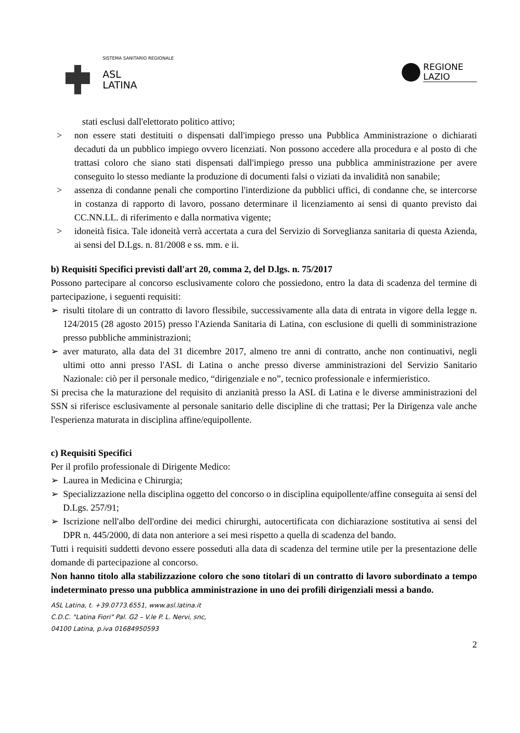SISTEMA SANITARIO REGIONALE
ASL
LATINA
REGIONE
LAZIO
stati esclusi dall'elettorato politico attivo;
> non essere stati destituiti o dispensati dall'impiego presso una Pubblica Amministrazione o dichiarati decaduti da un pubblico impiego ovvero licenziati. Non possono accedere alla procedura e al posto di che trattasi coloro che siano stati dispensati dall'impiego presso una pubblica amministrazione per avere conseguito lo stesso mediante la produzione di documenti falsi o viziati da invalidità non sanabile;
> assenza di condanne penali che comportino l'interdizione da pubblici uffici, di condanne che, se intercorse in costanza di rapporto di lavoro, possano determinare il licenziamento ai sensi di quanto previsto dai CC.NN.LL. di riferimento e dalla normativa vigente;
> idoneità fisica. Tale idoneità verrà accertata a cura del Servizio di Sorveglianza sanitaria di questa Azienda, ai sensi del D.Lgs. n. 81/2008 e ss. mm. e ii.
b) Requisiti Specifici previsti dall'art 20, comma 2, del D.lgs. n. 75/2017
Possono partecipare al concorso esclusivamente coloro che possiedono, entro la data di scadenza del termine di partecipazione, i seguenti requisiti:
➢ risulti titolare di un contratto di lavoro flessibile, successivamente alla data di entrata in vigore della legge n. 124/2015 (28 agosto 2015) presso l'Azienda Sanitaria di Latina, con esclusione di quelli di somministrazione presso pubbliche amministrazioni;
➢ aver maturato, alla data del 31 dicembre 2017, almeno tre anni di contratto, anche non continuativi, negli ultimi otto anni presso l'ASL di Latina o anche presso diverse amministrazioni del Servizio Sanitario Nazionale: ciò per il personale medico, “dirigenziale e no”, tecnico professionale e infermieristico.
Si precisa che la maturazione del requisito di anzianità presso la ASL di Latina e le diverse amministrazioni del SSN si riferisce esclusivamente al personale sanitario delle discipline di che trattasi; Per la Dirigenza vale anche l'esperienza maturata in disciplina affine/equipollente.
c) Requisiti Specifici
Per il profilo professionale di Dirigente Medico:
➢ Laurea in Medicina e Chirurgia;
➢ Specializzazione nella disciplina oggetto del concorso o in disciplina equipollente/affine conseguita ai sensi del D.Lgs. 257/91;
➢ Iscrizione nell'albo dell'ordine dei medici chirurghi, autocertificata con dichiarazione sostitutiva ai sensi del DPR n. 445/2000, di data non anteriore a sei mesi rispetto a quella di scadenza del bando.
Tutti i requisiti suddetti devono essere posseduti alla data di scadenza del termine utile per la presentazione delle domande di partecipazione al concorso.
Non hanno titolo alla stabilizzazione coloro che sono titolari di un contratto di lavoro subordinato a tempo indeterminato presso una pubblica amministrazione in uno dei profili dirigenziali messi a bando.
ASL Latina, t. +39.0773.6551, www.asl.latina.it
C.D.C. "Latina Fiori" Pal. G2 – V.le P. L. Nervi, snc,
04100 Latina, p.iva 01684950593
2